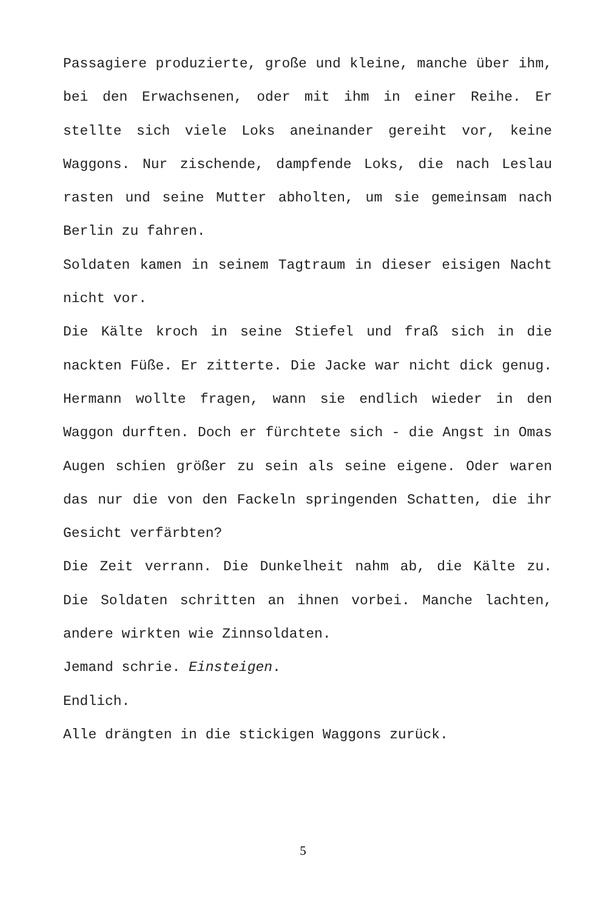Passagiere produzierte, große und kleine, manche über ihm, bei den Erwachsenen, oder mit ihm in einer Reihe. Er stellte sich viele Loks aneinander gereiht vor, keine Waggons. Nur zischende, dampfende Loks, die nach Leslau rasten und seine Mutter abholten, um sie gemeinsam nach Berlin zu fahren.
Soldaten kamen in seinem Tagtraum in dieser eisigen Nacht nicht vor.
Die Kälte kroch in seine Stiefel und fraß sich in die nackten Füße. Er zitterte. Die Jacke war nicht dick genug. Hermann wollte fragen, wann sie endlich wieder in den Waggon durften. Doch er fürchtete sich - die Angst in Omas Augen schien größer zu sein als seine eigene. Oder waren das nur die von den Fackeln springenden Schatten, die ihr Gesicht verfärbten?
Die Zeit verrann. Die Dunkelheit nahm ab, die Kälte zu. Die Soldaten schritten an ihnen vorbei. Manche lachten, andere wirkten wie Zinnsoldaten.
Jemand schrie. Einsteigen.
Endlich.
Alle drängten in die stickigen Waggons zurück.
5